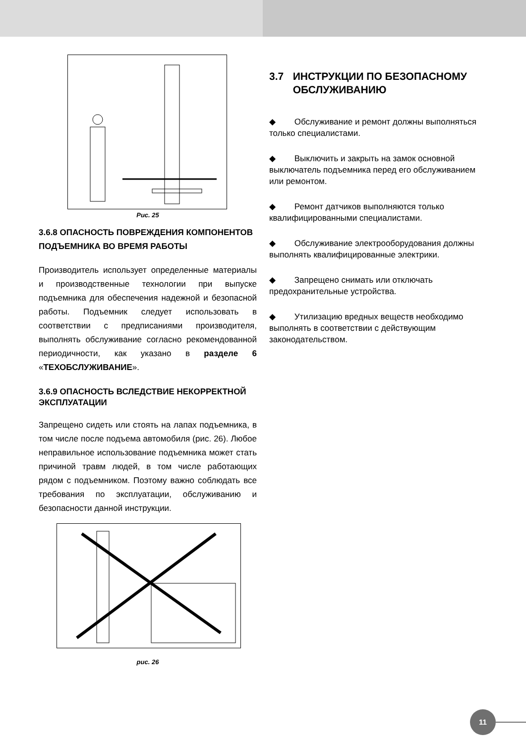Рис. 25
3.6.8 ОПАСНОСТЬ ПОВРЕЖДЕНИЯ КОМПОНЕНТОВ ПОДЪЕМНИКА ВО ВРЕМЯ РАБОТЫ
Производитель использует определенные материалы и производственные технологии при выпуске подъемника для обеспечения надежной и безопасной работы. Подъемник следует использовать в соответствии с предписаниями производителя, выполнять обслуживание согласно рекомендованной периодичности, как указано в разделе 6 «ТЕХОБСЛУЖИВАНИЕ».
3.6.9 ОПАСНОСТЬ ВСЛЕДСТВИЕ НЕКОРРЕКТНОЙ ЭКСПЛУАТАЦИИ
Запрещено сидеть или стоять на лапах подъемника, в том числе после подъема автомобиля (рис. 26). Любое неправильное использование подъемника может стать причиной травм людей, в том числе работающих рядом с подъемником. Поэтому важно соблюдать все требования по эксплуатации, обслуживанию и безопасности данной инструкции.
рис. 26
3.7 ИНСТРУКЦИИ ПО БЕЗОПАСНОМУ ОБСЛУЖИВАНИЮ
◆ Обслуживание и ремонт должны выполняться только специалистами.
◆ Выключить и закрыть на замок основной выключатель подъемника перед его обслуживанием или ремонтом.
◆ Ремонт датчиков выполняются только квалифицированными специалистами.
◆ Обслуживание электрооборудования должны выполнять квалифицированные электрики.
◆ Запрещено снимать или отключать предохранительные устройства.
◆ Утилизацию вредных веществ необходимо выполнять в соответствии с действующим законодательством.
11